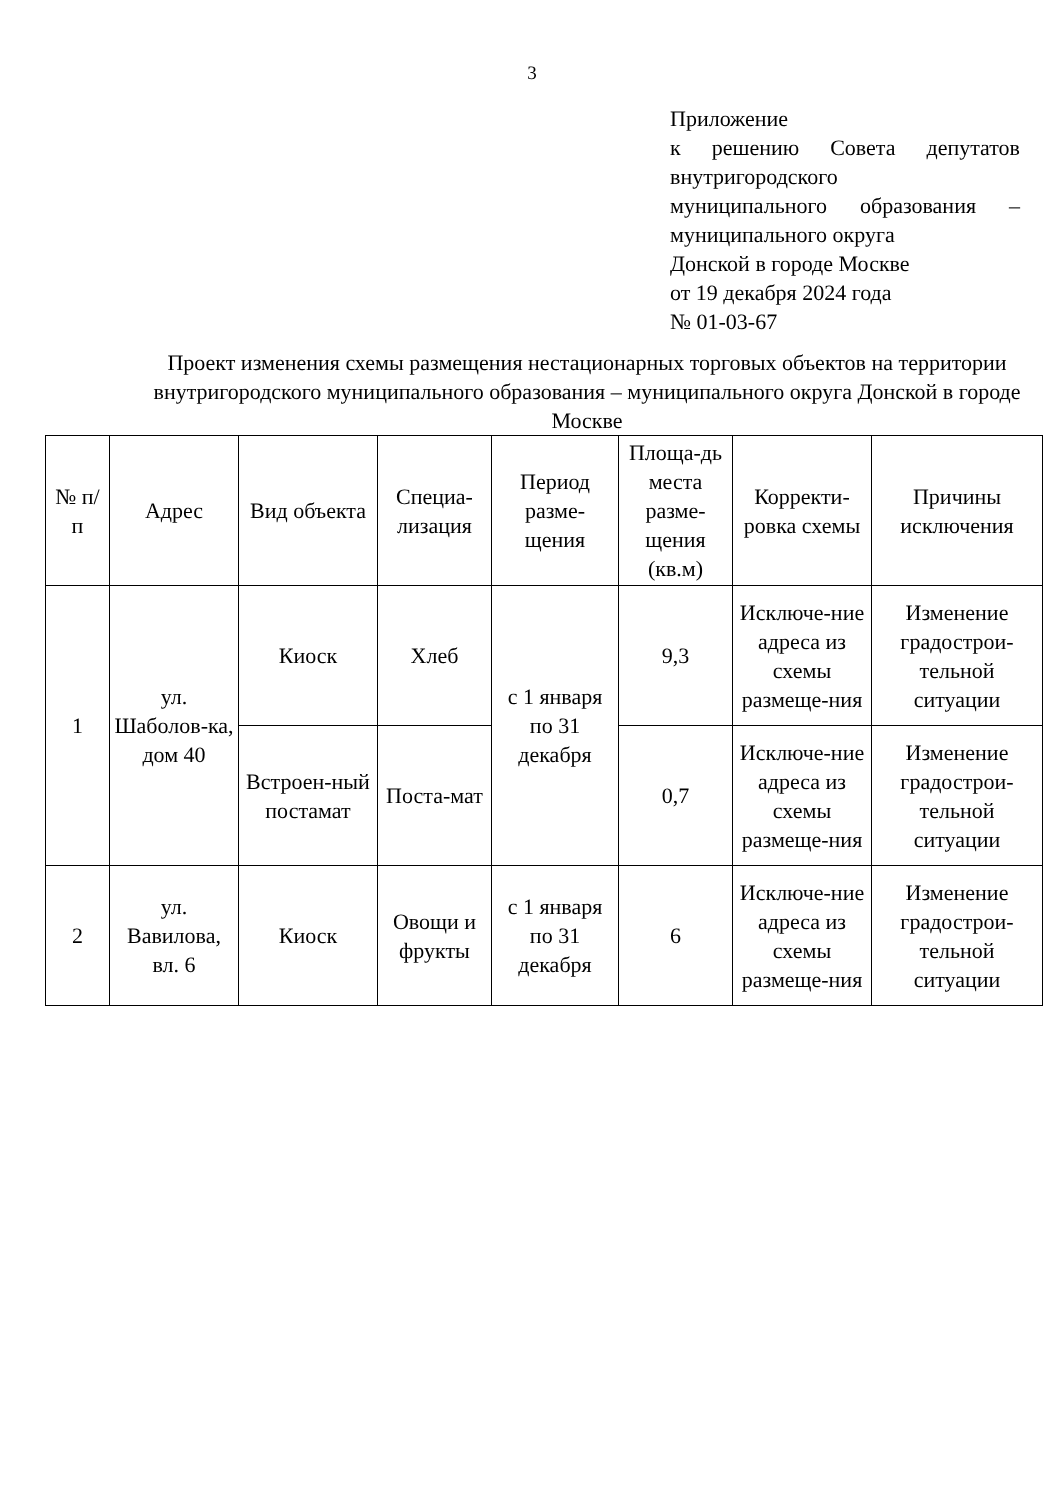3
Приложение
к решению Совета депутатов внутригородского
муниципального образования – муниципального округа
Донской в городе Москве
от 19 декабря 2024 года
№ 01-03-67
Проект изменения схемы размещения нестационарных торговых объектов на территории внутригородского муниципального образования – муниципального округа Донской в городе Москве
| № п/п | Адрес | Вид объекта | Специа-лизация | Период разме-щения | Площа-дь места разме-щения (кв.м) | Корректи-ровка схемы | Причины исключения |
| --- | --- | --- | --- | --- | --- | --- | --- |
| 1 | ул. Шаболов-ка, дом 40 | Киоск | Хлеб | с 1 января по 31 декабря | 9,3 | Исключе-ние адреса из схемы размеще-ния | Изменение градострои-тельной ситуации |
| | | Встроен-ный постамат | Поста-мат | | 0,7 | Исключе-ние адреса из схемы размеще-ния | Изменение градострои-тельной ситуации |
| 2 | ул. Вавилова, вл. 6 | Киоск | Овощи и фрукты | с 1 января по 31 декабря | 6 | Исключе-ние адреса из схемы размеще-ния | Изменение градострои-тельной ситуации |